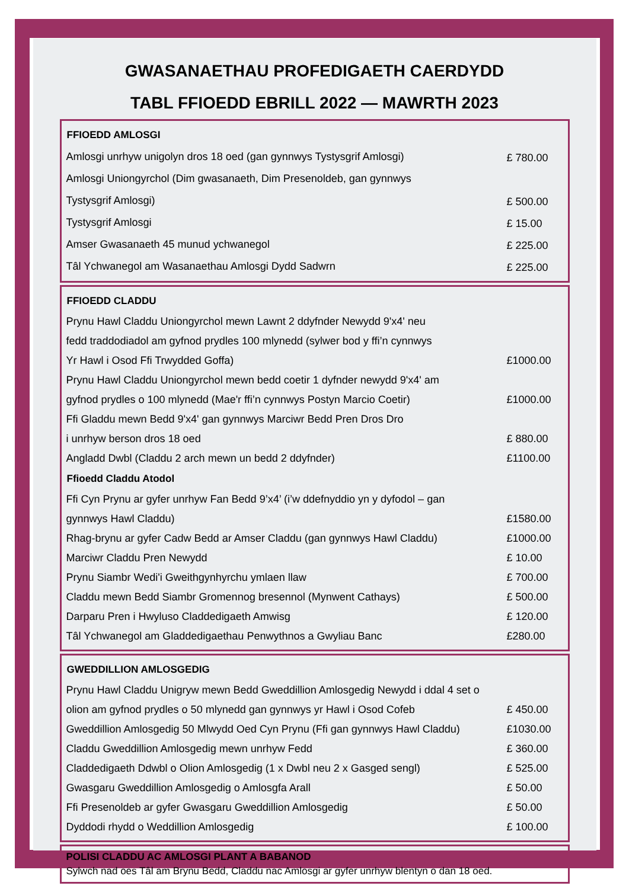GWASANAETHAU PROFEDIGAETH CAERDYDD
TABL FFIOEDD EBRILL 2022 — MAWRTH 2023
| FFIOEDD AMLOSGI | |
| --- | --- |
| Amlosgi unrhyw unigolyn dros 18 oed (gan gynnwys Tystysgrif Amlosgi) | £ 780.00 |
| Amlosgi Uniongyrchol (Dim gwasanaeth, Dim Presenoldeb, gan gynnwys Tystysgrif Amlosgi) | £ 500.00 |
| Tystysgrif Amlosgi | £ 15.00 |
| Amser Gwasanaeth 45 munud ychwanegol | £ 225.00 |
| Tâl Ychwanegol am Wasanaethau Amlosgi Dydd Sadwrn | £ 225.00 |
| FFIOEDD CLADDU | |
| --- | --- |
| Prynu Hawl Claddu Uniongyrchol mewn Lawnt 2 ddyfnder Newydd 9'x4' neu fedd traddodiadol am gyfnod prydles 100 mlynedd (sylwer bod y ffi’n cynnwys Yr Hawl i Osod Ffi Trwydded Goffa) | £1000.00 |
| Prynu Hawl Claddu Uniongyrchol mewn bedd coetir 1 dyfnder newydd 9'x4' am gyfnod prydles o 100 mlynedd (Mae'r ffi’n cynnwys Postyn Marcio Coetir) | £1000.00 |
| Ffi Gladdu mewn Bedd 9'x4' gan gynnwys Marciwr Bedd Pren Dros Dro i unrhyw berson dros 18 oed | £ 880.00 |
| Angladd Dwbl (Claddu 2 arch mewn un bedd 2 ddyfnder) | £1100.00 |
| Ffioedd Claddu Atodol | |
| Ffi Cyn Prynu ar gyfer unrhyw Fan Bedd 9’x4’ (i’w ddefnyddio yn y dyfodol – gan gynnwys Hawl Claddu) | £1580.00 |
| Rhag-brynu ar gyfer Cadw Bedd ar Amser Claddu (gan gynnwys Hawl Claddu) | £1000.00 |
| Marciwr Claddu Pren Newydd | £ 10.00 |
| Prynu Siambr Wedi'i Gweithgynhyrchu ymlaen llaw | £ 700.00 |
| Claddu mewn Bedd Siambr Gromennog bresennol (Mynwent Cathays) | £ 500.00 |
| Darparu Pren i Hwyluso Claddedigaeth Amwisg | £ 120.00 |
| Tâl Ychwanegol am Gladdedigaethau Penwythnos a Gwyliau Banc | £280.00 |
| GWEDDILLION AMLOSGEDIG | |
| --- | --- |
| Prynu Hawl Claddu Unigryw mewn Bedd Gweddillion Amlosgedig Newydd i ddal 4 set o olion am gyfnod prydles o 50 mlynedd gan gynnwys yr Hawl i Osod Cofeb | £ 450.00 |
| Gweddillion Amlosgedig 50 Mlwydd Oed Cyn Prynu (Ffi gan gynnwys Hawl Claddu) | £1030.00 |
| Claddu Gweddillion Amlosgedig mewn unrhyw Fedd | £ 360.00 |
| Claddedigaeth Ddwbl o Olion Amlosgedig (1 x Dwbl neu 2 x Gasged sengl) | £ 525.00 |
| Gwasgaru Gweddillion Amlosgedig o Amlosgfa Arall | £ 50.00 |
| Ffi Presenoldeb ar gyfer Gwasgaru Gweddillion Amlosgedig | £ 50.00 |
| Dyddodi rhydd o Weddillion Amlosgedig | £ 100.00 |
POLISI CLADDU AC AMLOSGI PLANT A BABANOD
Sylwch nad oes Tâl am Brynu Bedd, Claddu nac Amlosgi ar gyfer unrhyw blentyn o dan 18 oed.